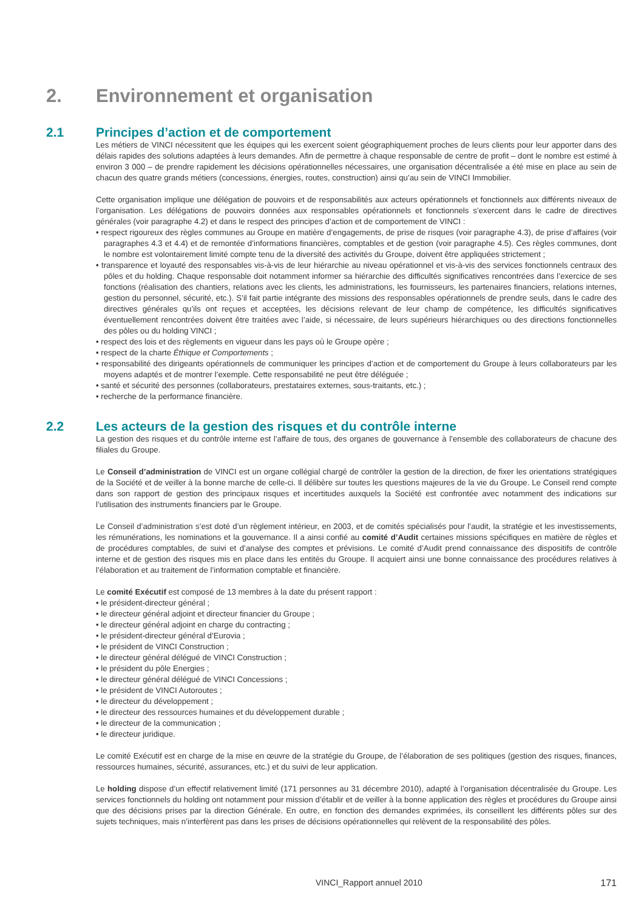2. Environnement et organisation
2.1 Principes d’action et de comportement
Les métiers de VINCI nécessitent que les équipes qui les exercent soient géographiquement proches de leurs clients pour leur apporter dans des délais rapides des solutions adaptées à leurs demandes. Afin de permettre à chaque responsable de centre de profit – dont le nombre est estimé à environ 3 000 – de prendre rapidement les décisions opérationnelles nécessaires, une organisation décentralisée a été mise en place au sein de chacun des quatre grands métiers (concessions, énergies, routes, construction) ainsi qu’au sein de VINCI Immobilier.
Cette organisation implique une délégation de pouvoirs et de responsabilités aux acteurs opérationnels et fonctionnels aux différents niveaux de l’organisation. Les délégations de pouvoirs données aux responsables opérationnels et fonctionnels s’exercent dans le cadre de directives générales (voir paragraphe 4.2) et dans le respect des principes d’action et de comportement de VINCI :
• respect rigoureux des règles communes au Groupe en matière d’engagements, de prise de risques (voir paragraphe 4.3), de prise d’affaires (voir paragraphes 4.3 et 4.4) et de remontée d’informations financières, comptables et de gestion (voir paragraphe 4.5). Ces règles communes, dont le nombre est volontairement limité compte tenu de la diversité des activités du Groupe, doivent être appliquées strictement ;
• transparence et loyauté des responsables vis-à-vis de leur hiérarchie au niveau opérationnel et vis-à-vis des services fonctionnels centraux des pôles et du holding. Chaque responsable doit notamment informer sa hiérarchie des difficultés significatives rencontrées dans l’exercice de ses fonctions (réalisation des chantiers, relations avec les clients, les administrations, les fournisseurs, les partenaires financiers, relations internes, gestion du personnel, sécurité, etc.). S’il fait partie intégrante des missions des responsables opérationnels de prendre seuls, dans le cadre des directives générales qu’ils ont reçues et acceptées, les décisions relevant de leur champ de compétence, les difficultés significatives éventuellement rencontrées doivent être traitées avec l’aide, si nécessaire, de leurs supérieurs hiérarchiques ou des directions fonctionnelles des pôles ou du holding VINCI ;
• respect des lois et des règlements en vigueur dans les pays où le Groupe opère ;
• respect de la charte Éthique et Comportements ;
• responsabilité des dirigeants opérationnels de communiquer les principes d’action et de comportement du Groupe à leurs collaborateurs par les moyens adaptés et de montrer l’exemple. Cette responsabilité ne peut être déléguée ;
• santé et sécurité des personnes (collaborateurs, prestataires externes, sous-traitants, etc.) ;
• recherche de la performance financière.
2.2 Les acteurs de la gestion des risques et du contrôle interne
La gestion des risques et du contrôle interne est l’affaire de tous, des organes de gouvernance à l’ensemble des collaborateurs de chacune des filiales du Groupe.
Le Conseil d’administration de VINCI est un organe collégial chargé de contrôler la gestion de la direction, de fixer les orientations stratégiques de la Société et de veiller à la bonne marche de celle-ci. Il délibère sur toutes les questions majeures de la vie du Groupe. Le Conseil rend compte dans son rapport de gestion des principaux risques et incertitudes auxquels la Société est confrontée avec notamment des indications sur l’utilisation des instruments financiers par le Groupe.
Le Conseil d’administration s’est doté d’un règlement intérieur, en 2003, et de comités spécialisés pour l’audit, la stratégie et les investissements, les rémunérations, les nominations et la gouvernance. Il a ainsi confié au comité d’Audit certaines missions spécifiques en matière de règles et de procédures comptables, de suivi et d’analyse des comptes et prévisions. Le comité d’Audit prend connaissance des dispositifs de contrôle interne et de gestion des risques mis en place dans les entités du Groupe. Il acquiert ainsi une bonne connaissance des procédures relatives à l’élaboration et au traitement de l’information comptable et financière.
Le comité Exécutif est composé de 13 membres à la date du présent rapport :
• le président-directeur général ;
• le directeur général adjoint et directeur financier du Groupe ;
• le directeur général adjoint en charge du contracting ;
• le président-directeur général d’Eurovia ;
• le président de VINCI Construction ;
• le directeur général délégué de VINCI Construction ;
• le président du pôle Energies ;
• le directeur général délégué de VINCI Concessions ;
• le président de VINCI Autoroutes ;
• le directeur du développement ;
• le directeur des ressources humaines et du développement durable ;
• le directeur de la communication ;
• le directeur juridique.
Le comité Exécutif est en charge de la mise en œuvre de la stratégie du Groupe, de l’élaboration de ses politiques (gestion des risques, finances, ressources humaines, sécurité, assurances, etc.) et du suivi de leur application.
Le holding dispose d’un effectif relativement limité (171 personnes au 31 décembre 2010), adapté à l’organisation décentralisée du Groupe. Les services fonctionnels du holding ont notamment pour mission d’établir et de veiller à la bonne application des règles et procédures du Groupe ainsi que des décisions prises par la direction Générale. En outre, en fonction des demandes exprimées, ils conseillent les différents pôles sur des sujets techniques, mais n’interfèrent pas dans les prises de décisions opérationnelles qui relèvent de la responsabilité des pôles.
VINCI_Rapport annuel 2010 171